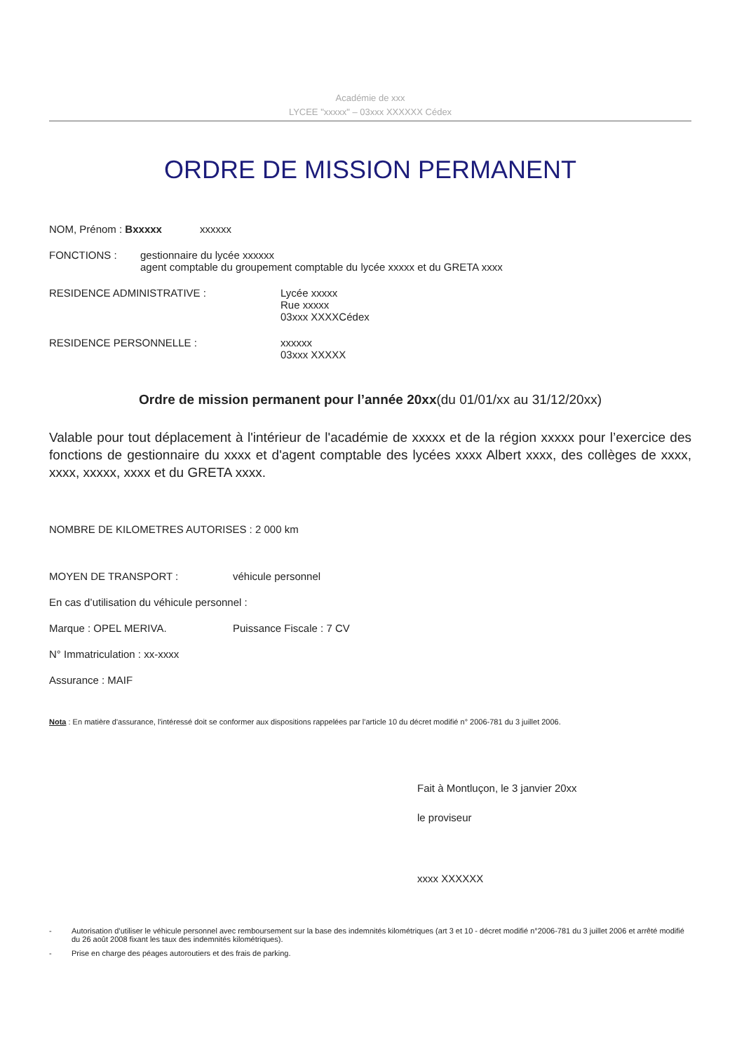Académie de xxx
LYCEE "xxxxx" – 03xxx XXXXXX Cédex
ORDRE DE MISSION PERMANENT
NOM, Prénom : Bxxxxx xxxxxx
FONCTIONS : gestionnaire du lycée xxxxxx
agent comptable du groupement comptable du lycée xxxxx et du GRETA xxxx
RESIDENCE ADMINISTRATIVE : Lycée xxxxx
Rue xxxxx
03xxx XXXXCédex
RESIDENCE PERSONNELLE : xxxxxx
03xxx XXXXX
Ordre de mission permanent pour l’année 20xx(du 01/01/xx au 31/12/20xx)
Valable pour tout déplacement à l'intérieur de l'académie de xxxxx et de la région xxxxx pour l’exercice des fonctions de gestionnaire du xxxx et d'agent comptable des lycées xxxx Albert xxxx, des collèges de xxxx, xxxx, xxxxx, xxxx et du GRETA xxxx.
NOMBRE DE KILOMETRES AUTORISES : 2 000 km
MOYEN DE TRANSPORT : véhicule personnel
En cas d’utilisation du véhicule personnel :
Marque : OPEL MERIVA. Puissance Fiscale : 7 CV
N° Immatriculation : xx-xxxx
Assurance : MAIF
Nota : En matière d'assurance, l'intéressé doit se conformer aux dispositions rappelées par l'article 10 du décret modifié n° 2006-781 du 3 juillet 2006.
Fait à Montluçon, le 3 janvier 20xx
le proviseur
xxxx XXXXXX
- Autorisation d’utiliser le véhicule personnel avec remboursement sur la base des indemnités kilométriques (art 3 et 10 - décret modifié n°2006-781 du 3 juillet 2006 et arrêté modifié du 26 août 2008 fixant les taux des indemnités kilométriques).
- Prise en charge des péages autoroutiers et des frais de parking.